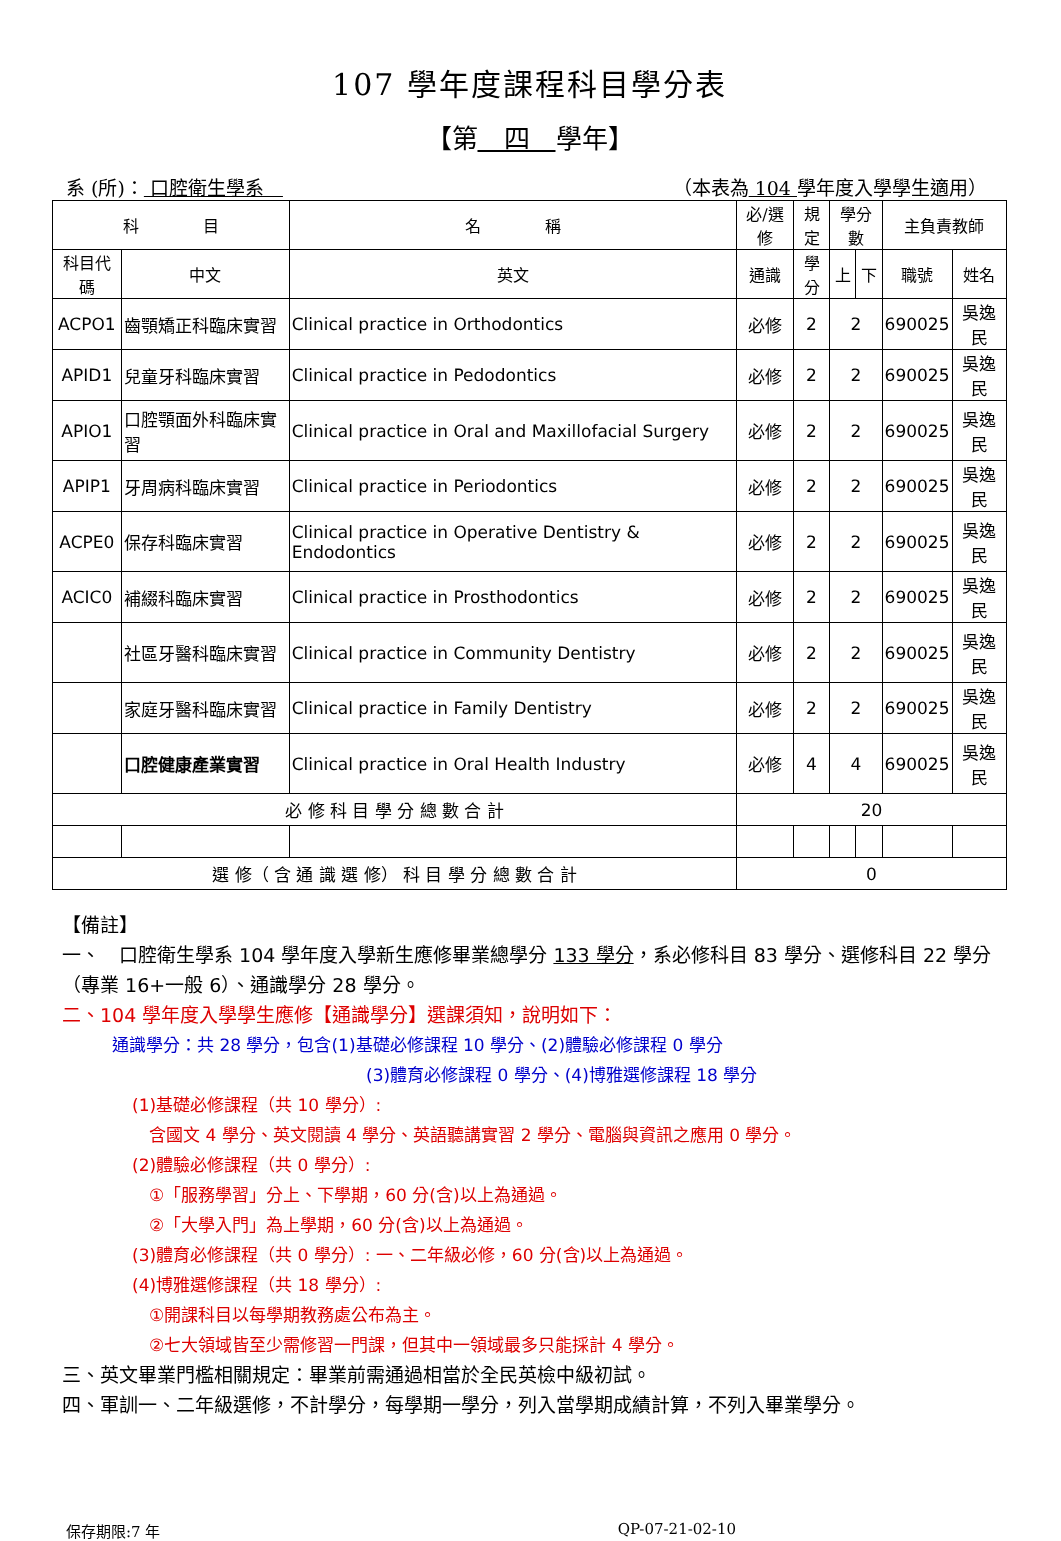107 學年度課程科目學分表
【第　四　學年】
系 (所)： 口腔衛生學系　 （本表為 104 學年度入學學生適用）
| 科 目 | | 名 稱 | 必/選修 | 規定 | 學分數 | | 主負責教師 | |
| --- | --- | --- | --- | --- | --- | --- | --- | --- |
| 科目代碼 | 中文 | 英文 | 通識 | 學分 | 上 | 下 | 職號 | 姓名 |
| ACPO1 | 齒顎矯正科臨床實習 | Clinical practice in Orthodontics | 必修 | 2 | 2 | | 690025 | 吳逸民 |
| APID1 | 兒童牙科臨床實習 | Clinical practice in Pedodontics | 必修 | 2 | 2 | | 690025 | 吳逸民 |
| APIO1 | 口腔顎面外科臨床實習 | Clinical practice in Oral and Maxillofacial Surgery | 必修 | 2 | 2 | | 690025 | 吳逸民 |
| APIP1 | 牙周病科臨床實習 | Clinical practice in Periodontics | 必修 | 2 | 2 | | 690025 | 吳逸民 |
| ACPE0 | 保存科臨床實習 | Clinical practice in Operative Dentistry & Endodontics | 必修 | 2 | 2 | | 690025 | 吳逸民 |
| ACIC0 | 補綴科臨床實習 | Clinical practice in Prosthodontics | 必修 | 2 | 2 | | 690025 | 吳逸民 |
| | 社區牙醫科臨床實習 | Clinical practice in Community Dentistry | 必修 | 2 | 2 | | 690025 | 吳逸民 |
| | 家庭牙醫科臨床實習 | Clinical practice in Family Dentistry | 必修 | 2 | 2 | | 690025 | 吳逸民 |
| | 口腔健康產業實習 | Clinical practice in Oral Health Industry | 必修 | 4 | 4 | | 690025 | 吳逸民 |
| 必 修 科 目 學 分 總 數 合 計 | | | 20 | | | | | |
| 選 修（ 含 通 識 選 修） 科 目 學 分 總 數 合 計 | | | 0 | | | | | |
【備註】
一、　口腔衛生學系 104 學年度入學新生應修畢業總學分 133 學分，系必修科目 83 學分、選修科目 22 學分（專業 16+一般 6）、通識學分 28 學分。
二、104 學年度入學學生應修【通識學分】選課須知，說明如下：
通識學分：共 28 學分，包含(1)基礎必修課程 10 學分、(2)體驗必修課程 0 學分
(3)體育必修課程 0 學分、(4)博雅選修課程 18 學分
(1)基礎必修課程（共 10 學分）:
　含國文 4 學分、英文閱讀 4 學分、英語聽講實習 2 學分、電腦與資訊之應用 0 學分。
(2)體驗必修課程（共 0 學分）:
　①「服務學習」分上、下學期，60 分(含)以上為通過。
　②「大學入門」為上學期，60 分(含)以上為通過。
(3)體育必修課程（共 0 學分）: 一、二年級必修，60 分(含)以上為通過。
(4)博雅選修課程（共 18 學分）:
　①開課科目以每學期教務處公布為主。
　②七大領域皆至少需修習一門課，但其中一領域最多只能採計 4 學分。
三、英文畢業門檻相關規定：畢業前需通過相當於全民英檢中級初試。
四、軍訓一、二年級選修，不計學分，每學期一學分，列入當學期成績計算，不列入畢業學分。
保存期限:7 年 QP-07-21-02-10